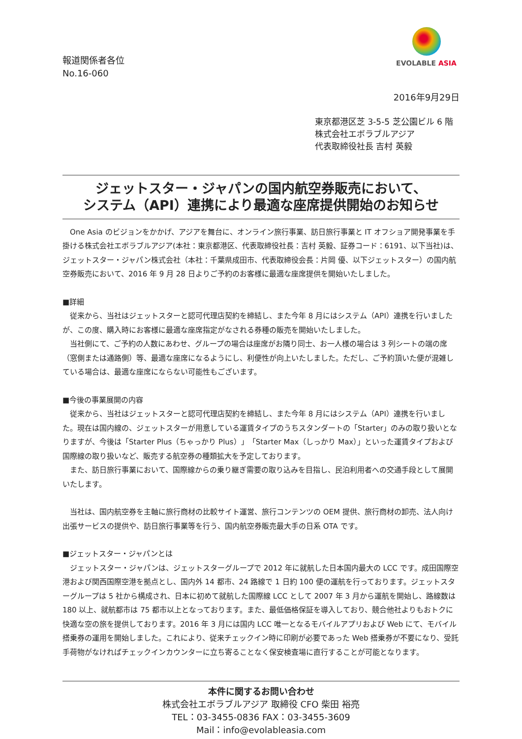報道関係者各位
No.16-060
EVOLABLE ASIA
2016年9月29日
東京都港区芝 3-5-5 芝公園ビル 6 階
株式会社エボラブルアジア
代表取締役社長 吉村 英毅
ジェットスター・ジャパンの国内航空券販売において、
システム（API）連携により最適な座席提供開始のお知らせ
　One Asia のビジョンをかかげ、アジアを舞台に、オンライン旅行事業、訪日旅行事業と IT オフショア開発事業を手掛ける株式会社エボラブルアジア(本社：東京都港区、代表取締役社長：吉村 英毅、証券コード：6191、以下当社)は、ジェットスター・ジャパン株式会社（本社：千葉県成田市、代表取締役会長：片岡 優、以下ジェットスター）の国内航空券販売において、2016 年 9 月 28 日よりご予約のお客様に最適な座席提供を開始いたしました。
■詳細
　従来から、当社はジェットスターと認可代理店契約を締結し、また今年 8 月にはシステム（API）連携を行いましたが、この度、購入時にお客様に最適な座席指定がなされる券種の販売を開始いたしました。
　当社側にて、ご予約の人数にあわせ、グループの場合は座席がお隣り同士、お一人様の場合は 3 列シートの端の席（窓側または通路側）等、最適な座席になるようにし、利便性が向上いたしました。ただし、ご予約頂いた便が混雑している場合は、最適な座席にならない可能性もございます。
■今後の事業展開の内容
　従来から、当社はジェットスターと認可代理店契約を締結し、また今年 8 月にはシステム（API）連携を行いました。現在は国内線の、ジェットスターが用意している運賃タイプのうちスタンダートの「Starter」のみの取り扱いとなりますが、今後は「Starter Plus（ちゃっかり Plus）」「Starter Max（しっかり Max）」といった運賃タイプおよび国際線の取り扱いなど、販売する航空券の種類拡大を予定しております。
　また、訪日旅行事業において、国際線からの乗り継ぎ需要の取り込みを目指し、民泊利用者への交通手段として展開いたします。
　当社は、国内航空券を主軸に旅行商材の比較サイト運営、旅行コンテンツの OEM 提供、旅行商材の卸売、法人向け出張サービスの提供や、訪日旅行事業等を行う、国内航空券販売最大手の日系 OTA です。
■ジェットスター・ジャパンとは
　ジェットスター・ジャパンは、ジェットスターグループで 2012 年に就航した日本国内最大の LCC です。成田国際空港および関西国際空港を拠点とし、国内外 14 都市、24 路線で 1 日約 100 便の運航を行っております。ジェットスターグループは 5 社から構成され、日本に初めて就航した国際線 LCC として 2007 年 3 月から運航を開始し、路線数は 180 以上、就航都市は 75 都市以上となっております。また、最低価格保証を導入しており、競合他社よりもおトクに快適な空の旅を提供しております。2016 年 3 月には国内 LCC 唯一となるモバイルアプリおよび Web にて、モバイル搭乗券の運用を開始しました。これにより、従来チェックイン時に印刷が必要であった Web 搭乗券が不要になり、受託手荷物がなければチェックインカウンターに立ち寄ることなく保安検査場に直行することが可能となります。
本件に関するお問い合わせ
株式会社エボラブルアジア 取締役 CFO 柴田 裕亮
TEL：03-3455-0836 FAX：03-3455-3609
Mail：info@evolableasia.com